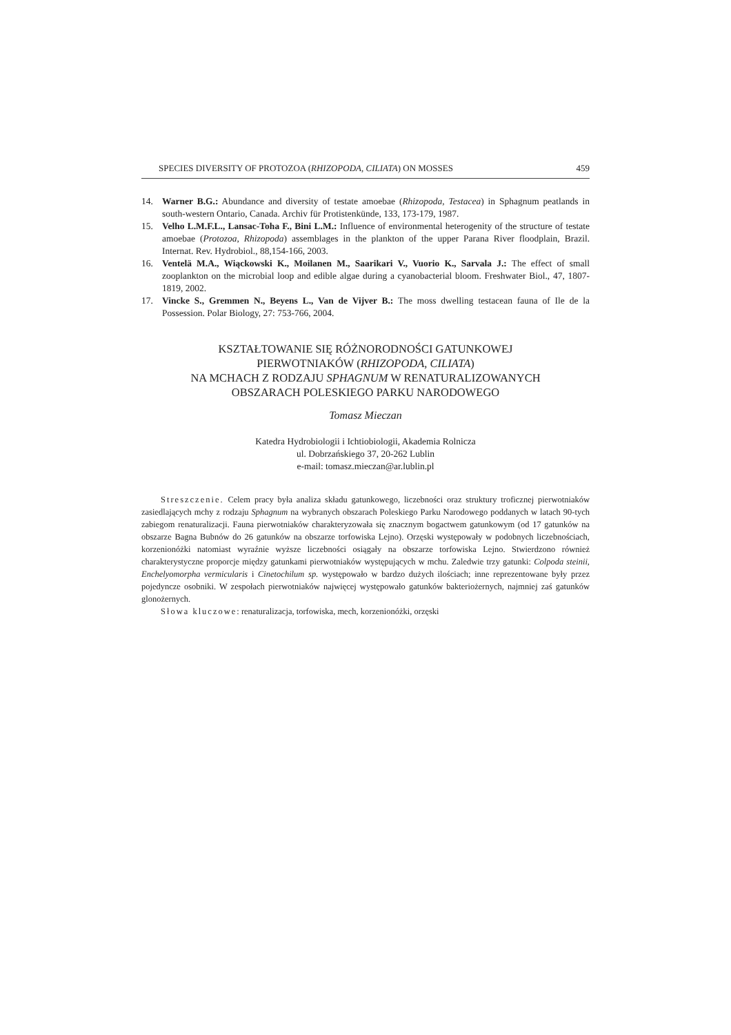SPECIES DIVERSITY OF PROTOZOA (RHIZOPODA, CILIATA) ON MOSSES 459
14. Warner B.G.: Abundance and diversity of testate amoebae (Rhizopoda, Testacea) in Sphagnum peatlands in south-western Ontario, Canada. Archiv für Protistenkünde, 133, 173-179, 1987.
15. Velho L.M.F.L., Lansac-Toha F., Bini L.M.: Influence of environmental heterogenity of the structure of testate amoebae (Protozoa, Rhizopoda) assemblages in the plankton of the upper Parana River floodplain, Brazil. Internat. Rev. Hydrobiol., 88,154-166, 2003.
16. Ventelä M.A., Wiąckowski K., Moilanen M., Saarikari V., Vuorio K., Sarvala J.: The effect of small zooplankton on the microbial loop and edible algae during a cyanobacterial bloom. Freshwater Biol., 47, 1807-1819, 2002.
17. Vincke S., Gremmen N., Beyens L., Van de Vijver B.: The moss dwelling testacean fauna of Ile de la Possession. Polar Biology, 27: 753-766, 2004.
KSZTAŁTOWANIE SIĘ RÓŻNORODNOŚCI GATUNKOWEJ
PIERWOTNIAKÓW (RHIZOPODA, CILIATA)
NA MCHACH Z RODZAJU SPHAGNUM W RENATURALIZOWANYCH
OBSZARACH POLESKIEGO PARKU NARODOWEGO
Tomasz Mieczan
Katedra Hydrobiologii i Ichtiobiologii, Akademia Rolnicza
ul. Dobrzańskiego 37, 20-262 Lublin
e-mail: tomasz.mieczan@ar.lublin.pl
Streszczenie. Celem pracy była analiza składu gatunkowego, liczebności oraz struktury troficznej pierwotniaków zasiedlających mchy z rodzaju Sphagnum na wybranych obszarach Poleskiego Parku Narodowego poddanych w latach 90-tych zabiegom renaturalizacji. Fauna pierwotniaków charakteryzowała się znacznym bogactwem gatunkowym (od 17 gatunków na obszarze Bagna Bubnów do 26 gatunków na obszarze torfowiska Lejno). Orzęski występowały w podobnych liczebnościach, korzenionóżki natomiast wyraźnie wyższe liczebności osiągały na obszarze torfowiska Lejno. Stwierdzono również charakterystyczne proporcje między gatunkami pierwotniaków występujących w mchu. Zaledwie trzy gatunki: Colpoda steinii, Enchelyomorpha vermicularis i Cinetochilum sp. występowało w bardzo dużych ilościach; inne reprezentowane były przez pojedyncze osobniki. W zespołach pierwotniaków najwięcej występowało gatunków bakteriożernych, najmniej zaś gatunków glonożernych.
Słowa kluczowe: renaturalizacja, torfowiska, mech, korzenionóżki, orzęski